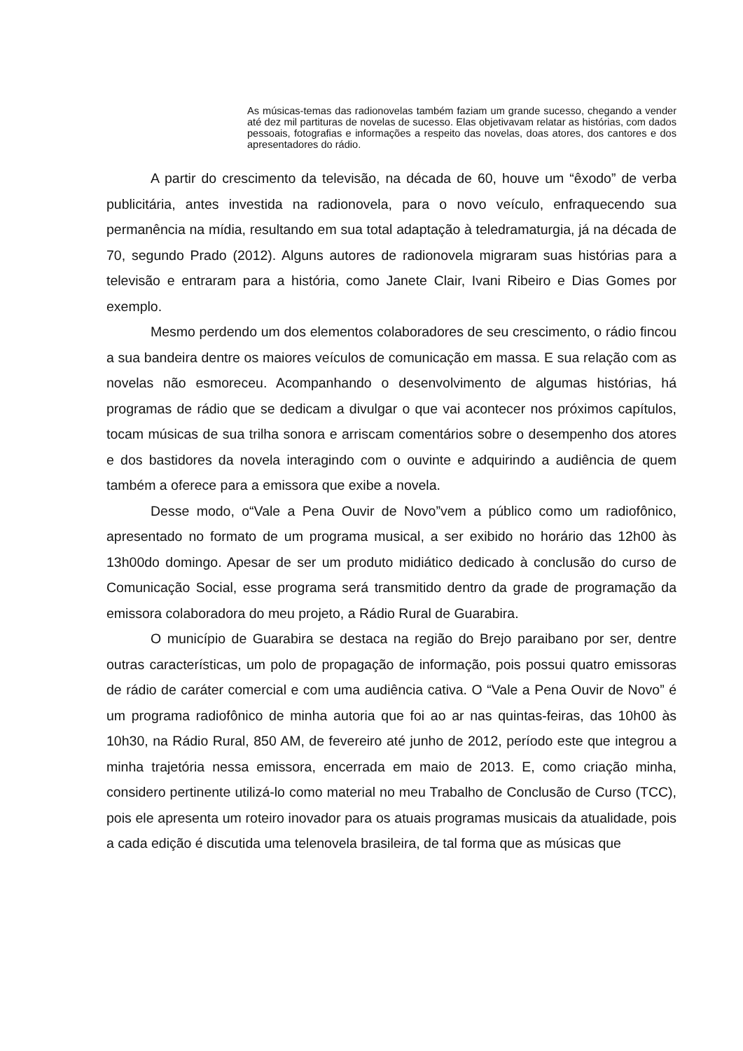As músicas-temas das radionovelas também faziam um grande sucesso, chegando a vender até dez mil partituras de novelas de sucesso. Elas objetivavam relatar as histórias, com dados pessoais, fotografias e informações a respeito das novelas, doas atores, dos cantores e dos apresentadores do rádio.
A partir do crescimento da televisão, na década de 60, houve um “êxodo” de verba publicitária, antes investida na radionovela, para o novo veículo, enfraquecendo sua permanência na mídia, resultando em sua total adaptação à teledramaturgia, já na década de 70, segundo Prado (2012). Alguns autores de radionovela migraram suas histórias para a televisão e entraram para a história, como Janete Clair, Ivani Ribeiro e Dias Gomes por exemplo.
Mesmo perdendo um dos elementos colaboradores de seu crescimento, o rádio fincou a sua bandeira dentre os maiores veículos de comunicação em massa. E sua relação com as novelas não esmoreceu. Acompanhando o desenvolvimento de algumas histórias, há programas de rádio que se dedicam a divulgar o que vai acontecer nos próximos capítulos, tocam músicas de sua trilha sonora e arriscam comentários sobre o desempenho dos atores e dos bastidores da novela interagindo com o ouvinte e adquirindo a audiência de quem também a oferece para a emissora que exibe a novela.
Desse modo, o“Vale a Pena Ouvir de Novo”vem a público como um radiofônico, apresentado no formato de um programa musical, a ser exibido no horário das 12h00 às 13h00do domingo. Apesar de ser um produto midiático dedicado à conclusão do curso de Comunicação Social, esse programa será transmitido dentro da grade de programação da emissora colaboradora do meu projeto, a Rádio Rural de Guarabira.
O município de Guarabira se destaca na região do Brejo paraibano por ser, dentre outras características, um polo de propagação de informação, pois possui quatro emissoras de rádio de caráter comercial e com uma audiência cativa. O “Vale a Pena Ouvir de Novo” é um programa radiofônico de minha autoria que foi ao ar nas quintas-feiras, das 10h00 às 10h30, na Rádio Rural, 850 AM, de fevereiro até junho de 2012, período este que integrou a minha trajetória nessa emissora, encerrada em maio de 2013. E, como criação minha, considero pertinente utilizá-lo como material no meu Trabalho de Conclusão de Curso (TCC), pois ele apresenta um roteiro inovador para os atuais programas musicais da atualidade, pois a cada edição é discutida uma telenovela brasileira, de tal forma que as músicas que